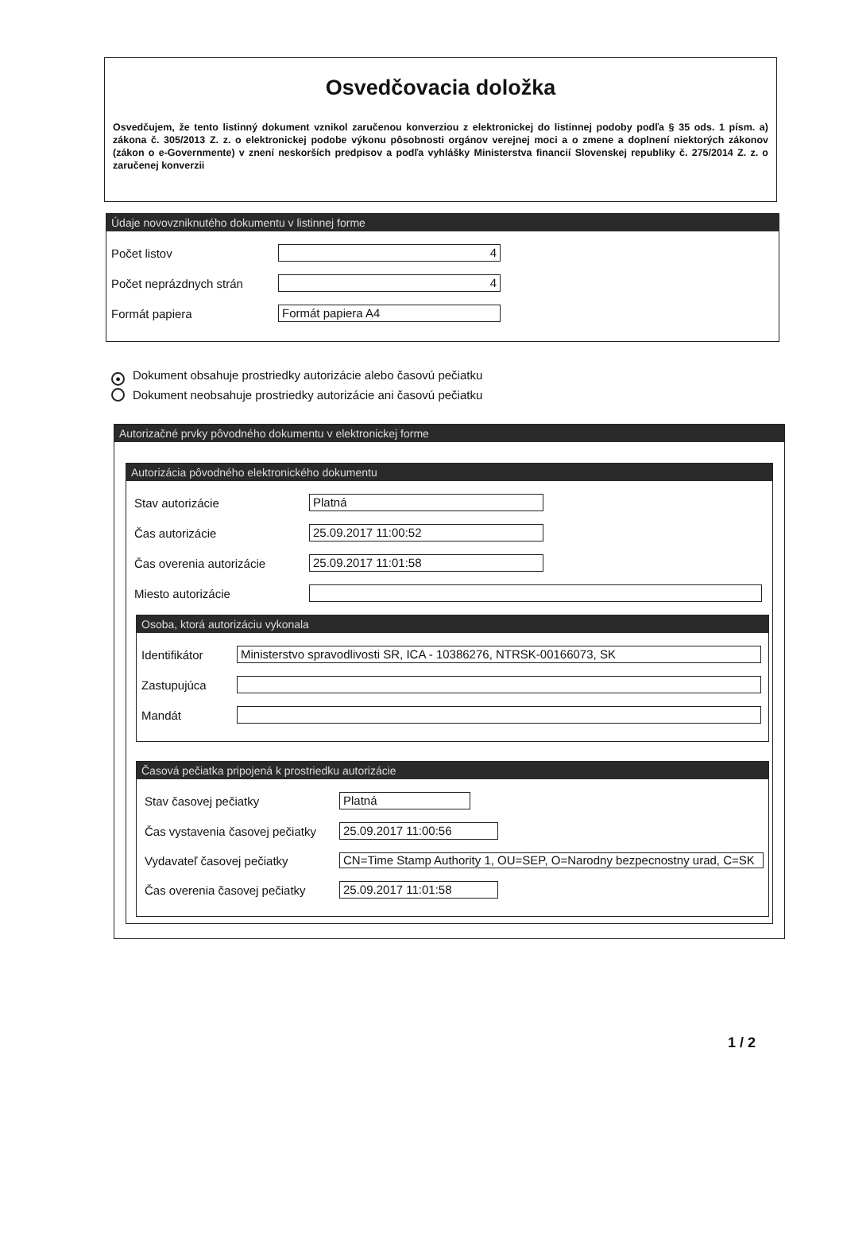Osvedčovacia doložka
Osvedčujem, že tento listinný dokument vznikol zaručenou konverziou z elektronickej do listinnej podoby podľa § 35 ods. 1 písm. a) zákona č. 305/2013 Z. z. o elektronickej podobe výkonu pôsobnosti orgánov verejnej moci a o zmene a doplnení niektorých zákonov (zákon o e-Governmente) v znení neskorších predpisov a podľa vyhlášky Ministerstva financií Slovenskej republiky č. 275/2014 Z. z. o zaručenej konverzii
Údaje novovzniknutého dokumentu v listinnej forme
Počet listov
4
Počet neprázdnych strán
4
Formát papiera
Formát papiera A4
● Dokument obsahuje prostriedky autorizácie alebo časovú pečiatku
Dokument neobsahuje prostriedky autorizácie ani časovú pečiatku
Autorizačné prvky pôvodného dokumentu v elektronickej forme
Autorizácia pôvodného elektronického dokumentu
Stav autorizácie
Platná
Čas autorizácie
25.09.2017 11:00:52
Čas overenia autorizácie
25.09.2017 11:01:58
Miesto autorizácie
Osoba, ktorá autorizáciu vykonala
Identifikátor
Ministerstvo spravodlivosti SR, ICA - 10386276, NTRSK-00166073, SK
Zastupujúca
Mandát
Časová pečiatka pripojená k prostriedku autorizácie
Stav časovej pečiatky
Platná
Čas vystavenia časovej pečiatky
25.09.2017 11:00:56
Vydavateľ časovej pečiatky
CN=Time Stamp Authority 1, OU=SEP, O=Narodny bezpecnostny urad, C=SK
Čas overenia časovej pečiatky
25.09.2017 11:01:58
1 / 2